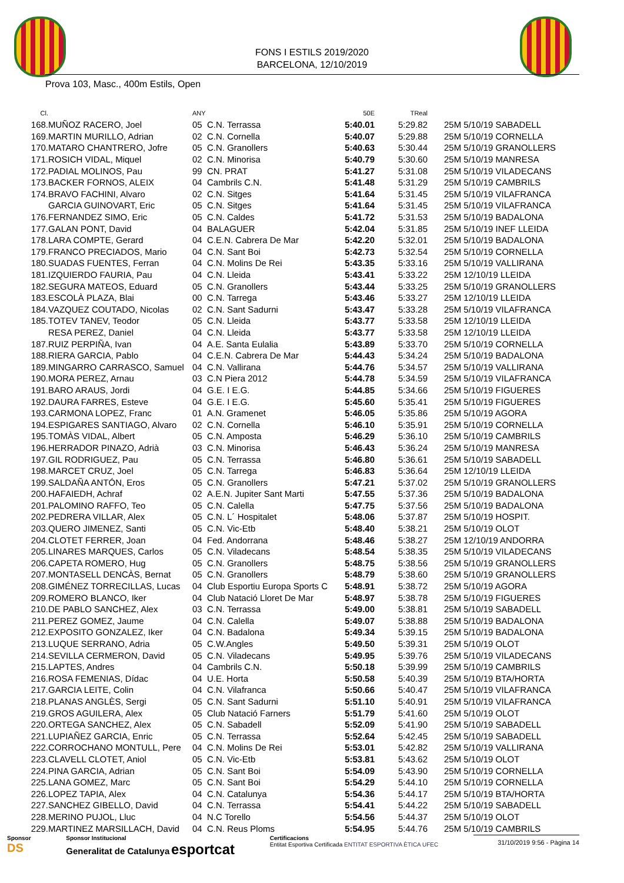FONS I ESTILS 2019/2020
BARCELONA, 12/10/2019
Prova 103, Masc., 400m Estils, Open
| Cl. | | ANY | | 50E | TReal | |
| --- | --- | --- | --- | --- | --- | --- |
| 168. | MUÑOZ RACERO, Joel | 05 | C.N. Terrassa | 5:40.01 | 5:29.82 | 25M 5/10/19 SABADELL |
| 169. | MARTIN MURILLO, Adrian | 02 | C.N. Cornella | 5:40.07 | 5:29.88 | 25M 5/10/19 CORNELLA |
| 170. | MATARO CHANTRERO, Jofre | 05 | C.N. Granollers | 5:40.63 | 5:30.44 | 25M 5/10/19 GRANOLLERS |
| 171. | ROSICH VIDAL, Miquel | 02 | C.N. Minorisa | 5:40.79 | 5:30.60 | 25M 5/10/19 MANRESA |
| 172. | PADIAL MOLINOS, Pau | 99 | CN. PRAT | 5:41.27 | 5:31.08 | 25M 5/10/19 VILADECANS |
| 173. | BACKER FORNOS, ALEIX | 04 | Cambrils C.N. | 5:41.48 | 5:31.29 | 25M 5/10/19 CAMBRILS |
| 174. | BRAVO FACHINI, Alvaro | 02 | C.N. Sitges | 5:41.64 | 5:31.45 | 25M 5/10/19 VILAFRANCA |
| | GARCIA GUINOVART, Eric | 05 | C.N. Sitges | 5:41.64 | 5:31.45 | 25M 5/10/19 VILAFRANCA |
| 176. | FERNANDEZ SIMO, Eric | 05 | C.N. Caldes | 5:41.72 | 5:31.53 | 25M 5/10/19 BADALONA |
| 177. | GALAN PONT, David | 04 | BALAGUER | 5:42.04 | 5:31.85 | 25M 5/10/19 INEF LLEIDA |
| 178. | LARA COMPTE, Gerard | 04 | C.E.N. Cabrera De Mar | 5:42.20 | 5:32.01 | 25M 5/10/19 BADALONA |
| 179. | FRANCO PRECIADOS, Mario | 04 | C.N. Sant Boi | 5:42.73 | 5:32.54 | 25M 5/10/19 CORNELLA |
| 180. | SUADAS FUENTES, Ferran | 04 | C.N. Molins De Rei | 5:43.35 | 5:33.16 | 25M 5/10/19 VALLIRANA |
| 181. | IZQUIERDO FAURIA, Pau | 04 | C.N. Lleida | 5:43.41 | 5:33.22 | 25M 12/10/19 LLEIDA |
| 182. | SEGURA MATEOS, Eduard | 05 | C.N. Granollers | 5:43.44 | 5:33.25 | 25M 5/10/19 GRANOLLERS |
| 183. | ESCOLÀ PLAZA, Blai | 00 | C.N. Tarrega | 5:43.46 | 5:33.27 | 25M 12/10/19 LLEIDA |
| 184. | VAZQUEZ COUTADO, Nicolas | 02 | C.N. Sant Sadurni | 5:43.47 | 5:33.28 | 25M 5/10/19 VILAFRANCA |
| 185. | TOTEV TANEV, Teodor | 05 | C.N. Lleida | 5:43.77 | 5:33.58 | 25M 12/10/19 LLEIDA |
| | RESA PEREZ, Daniel | 04 | C.N. Lleida | 5:43.77 | 5:33.58 | 25M 12/10/19 LLEIDA |
| 187. | RUIZ PERPIÑA, Ivan | 04 | A.E. Santa Eulalia | 5:43.89 | 5:33.70 | 25M 5/10/19 CORNELLA |
| 188. | RIERA GARCIA, Pablo | 04 | C.E.N. Cabrera De Mar | 5:44.43 | 5:34.24 | 25M 5/10/19 BADALONA |
| 189. | MINGARRO CARRASCO, Samuel | 04 | C.N. Vallirana | 5:44.76 | 5:34.57 | 25M 5/10/19 VALLIRANA |
| 190. | MORA PEREZ, Arnau | 03 | C.N Piera 2012 | 5:44.78 | 5:34.59 | 25M 5/10/19 VILAFRANCA |
| 191. | BARO ARAUS, Jordi | 04 | G.E. I E.G. | 5:44.85 | 5:34.66 | 25M 5/10/19 FIGUERES |
| 192. | DAURA FARRES, Esteve | 04 | G.E. I E.G. | 5:45.60 | 5:35.41 | 25M 5/10/19 FIGUERES |
| 193. | CARMONA LOPEZ, Franc | 01 | A.N. Gramenet | 5:46.05 | 5:35.86 | 25M 5/10/19 AGORA |
| 194. | ESPIGARES SANTIAGO, Alvaro | 02 | C.N. Cornella | 5:46.10 | 5:35.91 | 25M 5/10/19 CORNELLA |
| 195. | TOMÀS VIDAL, Albert | 05 | C.N. Amposta | 5:46.29 | 5:36.10 | 25M 5/10/19 CAMBRILS |
| 196. | HERRADOR PINAZO, Adrià | 03 | C.N. Minorisa | 5:46.43 | 5:36.24 | 25M 5/10/19 MANRESA |
| 197. | GIL RODRIGUEZ, Pau | 05 | C.N. Terrassa | 5:46.80 | 5:36.61 | 25M 5/10/19 SABADELL |
| 198. | MARCET CRUZ, Joel | 05 | C.N. Tarrega | 5:46.83 | 5:36.64 | 25M 12/10/19 LLEIDA |
| 199. | SALDAÑA ANTÓN, Eros | 05 | C.N. Granollers | 5:47.21 | 5:37.02 | 25M 5/10/19 GRANOLLERS |
| 200. | HAFAIEDH, Achraf | 02 | A.E.N. Jupiter Sant Marti | 5:47.55 | 5:37.36 | 25M 5/10/19 BADALONA |
| 201. | PALOMINO RAFFO, Teo | 05 | C.N. Calella | 5:47.75 | 5:37.56 | 25M 5/10/19 BADALONA |
| 202. | PEDRERA VILLAR, Alex | 05 | C.N. L´ Hospitalet | 5:48.06 | 5:37.87 | 25M 5/10/19 HOSPIT. |
| 203. | QUERO JIMENEZ, Santi | 05 | C.N. Vic-Etb | 5:48.40 | 5:38.21 | 25M 5/10/19 OLOT |
| 204. | CLOTET FERRER, Joan | 04 | Fed. Andorrana | 5:48.46 | 5:38.27 | 25M 12/10/19 ANDORRA |
| 205. | LINARES MARQUES, Carlos | 05 | C.N. Viladecans | 5:48.54 | 5:38.35 | 25M 5/10/19 VILADECANS |
| 206. | CAPETA ROMERO, Hug | 05 | C.N. Granollers | 5:48.75 | 5:38.56 | 25M 5/10/19 GRANOLLERS |
| 207. | MONTASELL DENCÀS, Bernat | 05 | C.N. Granollers | 5:48.79 | 5:38.60 | 25M 5/10/19 GRANOLLERS |
| 208. | GIMÉNEZ TORRECILLAS, Lucas | 04 | Club Esportiu Europa Sports C | 5:48.91 | 5:38.72 | 25M 5/10/19 AGORA |
| 209. | ROMERO BLANCO, Iker | 04 | Club Natació Lloret De Mar | 5:48.97 | 5:38.78 | 25M 5/10/19 FIGUERES |
| 210. | DE PABLO SANCHEZ, Alex | 03 | C.N. Terrassa | 5:49.00 | 5:38.81 | 25M 5/10/19 SABADELL |
| 211. | PEREZ GOMEZ, Jaume | 04 | C.N. Calella | 5:49.07 | 5:38.88 | 25M 5/10/19 BADALONA |
| 212. | EXPOSITO GONZALEZ, Iker | 04 | C.N. Badalona | 5:49.34 | 5:39.15 | 25M 5/10/19 BADALONA |
| 213. | LUQUE SERRANO, Adria | 05 | C.W.Angles | 5:49.50 | 5:39.31 | 25M 5/10/19 OLOT |
| 214. | SEVILLA CERMERON, David | 05 | C.N. Viladecans | 5:49.95 | 5:39.76 | 25M 5/10/19 VILADECANS |
| 215. | LAPTES, Andres | 04 | Cambrils C.N. | 5:50.18 | 5:39.99 | 25M 5/10/19 CAMBRILS |
| 216. | ROSA FEMENIAS, Dídac | 04 | U.E. Horta | 5:50.58 | 5:40.39 | 25M 5/10/19 BTA/HORTA |
| 217. | GARCIA LEITE, Colin | 04 | C.N. Vilafranca | 5:50.66 | 5:40.47 | 25M 5/10/19 VILAFRANCA |
| 218. | PLANAS ANGLÈS, Sergi | 05 | C.N. Sant Sadurni | 5:51.10 | 5:40.91 | 25M 5/10/19 VILAFRANCA |
| 219. | GROS AGUILERA, Alex | 05 | Club Natació Farners | 5:51.79 | 5:41.60 | 25M 5/10/19 OLOT |
| 220. | ORTEGA SANCHEZ, Alex | 05 | C.N. Sabadell | 5:52.09 | 5:41.90 | 25M 5/10/19 SABADELL |
| 221. | LUPIAÑEZ GARCIA, Enric | 05 | C.N. Terrassa | 5:52.64 | 5:42.45 | 25M 5/10/19 SABADELL |
| 222. | CORROCHANO MONTULL, Pere | 04 | C.N. Molins De Rei | 5:53.01 | 5:42.82 | 25M 5/10/19 VALLIRANA |
| 223. | CLAVELL CLOTET, Aniol | 05 | C.N. Vic-Etb | 5:53.81 | 5:43.62 | 25M 5/10/19 OLOT |
| 224. | PINA GARCIA, Adrian | 05 | C.N. Sant Boi | 5:54.09 | 5:43.90 | 25M 5/10/19 CORNELLA |
| 225. | LANA GOMEZ, Marc | 05 | C.N. Sant Boi | 5:54.29 | 5:44.10 | 25M 5/10/19 CORNELLA |
| 226. | LOPEZ TAPIA, Alex | 04 | C.N. Catalunya | 5:54.36 | 5:44.17 | 25M 5/10/19 BTA/HORTA |
| 227. | SANCHEZ GIBELLO, David | 04 | C.N. Terrassa | 5:54.41 | 5:44.22 | 25M 5/10/19 SABADELL |
| 228. | MERINO PUJOL, Lluc | 04 | N.C Torello | 5:54.56 | 5:44.37 | 25M 5/10/19 OLOT |
| 229. | MARTINEZ MARSILLACH, David | 04 | C.N. Reus Ploms | 5:54.95 | 5:44.76 | 25M 5/10/19 CAMBRILS |
Sponsor
DS
Sponsor Institucional
Generalitat de Catalunya esportcat
Certificacions
Entitat Esportiva Certificada ENTITAT ESPORTIVA ÈTICA UFEC
31/10/2019 9:56 - Pàgina 14